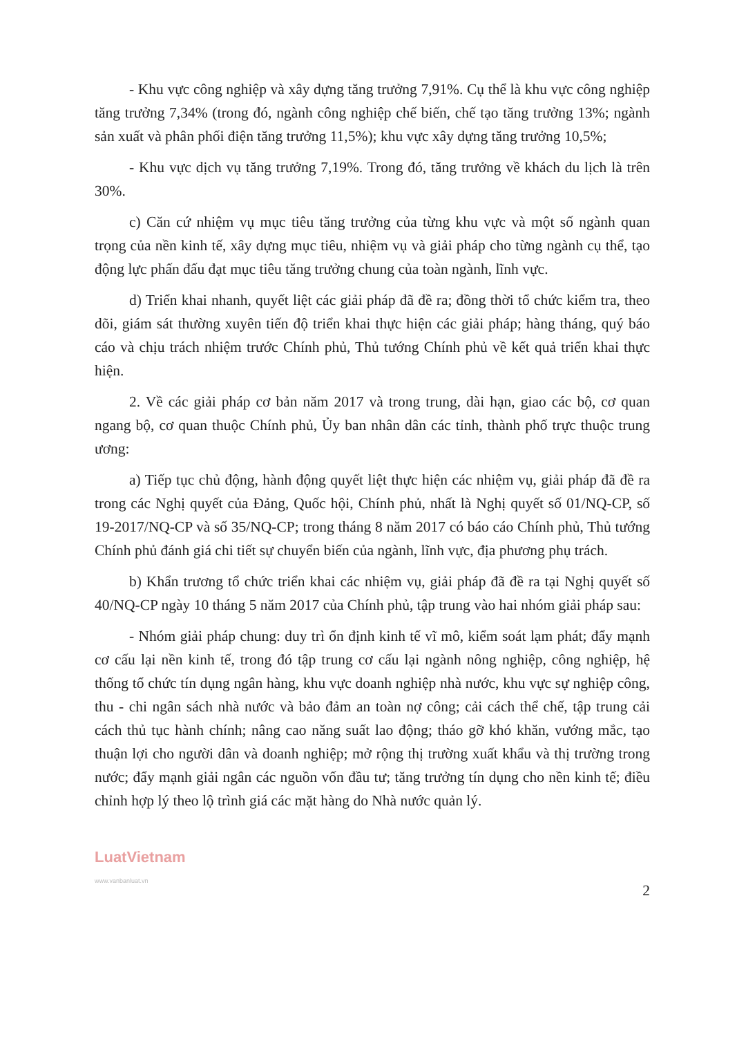- Khu vực công nghiệp và xây dựng tăng trưởng 7,91%. Cụ thể là khu vực công nghiệp tăng trưởng 7,34% (trong đó, ngành công nghiệp chế biến, chế tạo tăng trưởng 13%; ngành sản xuất và phân phối điện tăng trưởng 11,5%); khu vực xây dựng tăng trưởng 10,5%;
- Khu vực dịch vụ tăng trưởng 7,19%. Trong đó, tăng trưởng về khách du lịch là trên 30%.
c) Căn cứ nhiệm vụ mục tiêu tăng trưởng của từng khu vực và một số ngành quan trọng của nền kinh tế, xây dựng mục tiêu, nhiệm vụ và giải pháp cho từng ngành cụ thể, tạo động lực phấn đấu đạt mục tiêu tăng trưởng chung của toàn ngành, lĩnh vực.
d) Triển khai nhanh, quyết liệt các giải pháp đã đề ra; đồng thời tổ chức kiểm tra, theo dõi, giám sát thường xuyên tiến độ triển khai thực hiện các giải pháp; hàng tháng, quý báo cáo và chịu trách nhiệm trước Chính phủ, Thủ tướng Chính phủ về kết quả triển khai thực hiện.
2. Về các giải pháp cơ bản năm 2017 và trong trung, dài hạn, giao các bộ, cơ quan ngang bộ, cơ quan thuộc Chính phủ, Ủy ban nhân dân các tỉnh, thành phố trực thuộc trung ương:
a) Tiếp tục chủ động, hành động quyết liệt thực hiện các nhiệm vụ, giải pháp đã đề ra trong các Nghị quyết của Đảng, Quốc hội, Chính phủ, nhất là Nghị quyết số 01/NQ-CP, số 19-2017/NQ-CP và số 35/NQ-CP; trong tháng 8 năm 2017 có báo cáo Chính phủ, Thủ tướng Chính phủ đánh giá chi tiết sự chuyển biến của ngành, lĩnh vực, địa phương phụ trách.
b) Khẩn trương tổ chức triển khai các nhiệm vụ, giải pháp đã đề ra tại Nghị quyết số 40/NQ-CP ngày 10 tháng 5 năm 2017 của Chính phủ, tập trung vào hai nhóm giải pháp sau:
- Nhóm giải pháp chung: duy trì ổn định kinh tế vĩ mô, kiểm soát lạm phát; đẩy mạnh cơ cấu lại nền kinh tế, trong đó tập trung cơ cấu lại ngành nông nghiệp, công nghiệp, hệ thống tổ chức tín dụng ngân hàng, khu vực doanh nghiệp nhà nước, khu vực sự nghiệp công, thu - chi ngân sách nhà nước và bảo đảm an toàn nợ công; cải cách thể chế, tập trung cải cách thủ tục hành chính; nâng cao năng suất lao động; tháo gỡ khó khăn, vướng mắc, tạo thuận lợi cho người dân và doanh nghiệp; mở rộng thị trường xuất khẩu và thị trường trong nước; đẩy mạnh giải ngân các nguồn vốn đầu tư; tăng trưởng tín dụng cho nền kinh tế; điều chỉnh hợp lý theo lộ trình giá các mặt hàng do Nhà nước quản lý.
LuatVietnam
www.vanbanluat.vn
2